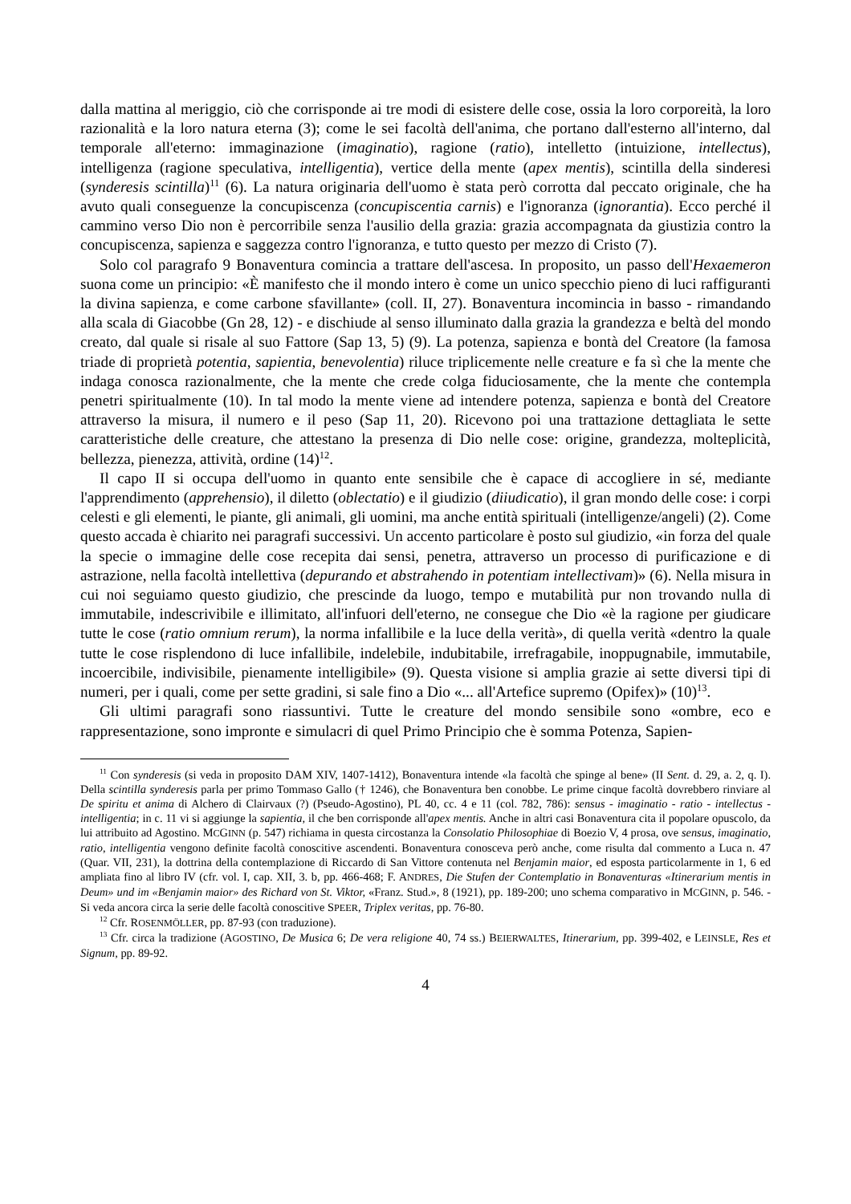dalla mattina al meriggio, ciò che corrisponde ai tre modi di esistere delle cose, ossia la loro corporeità, la loro razionalità e la loro natura eterna (3); come le sei facoltà dell'anima, che portano dall'esterno all'interno, dal temporale all'eterno: immaginazione (imaginatio), ragione (ratio), intelletto (intuizione, intellectus), intelligenza (ragione speculativa, intelligentia), vertice della mente (apex mentis), scintilla della sinderesi (synderesis scintilla)<sup>11</sup> (6). La natura originaria dell'uomo è stata però corrotta dal peccato originale, che ha avuto quali conseguenze la concupiscenza (concupiscentia carnis) e l'ignoranza (ignorantia). Ecco perché il cammino verso Dio non è percorribile senza l'ausilio della grazia: grazia accompagnata da giustizia contro la concupiscenza, sapienza e saggezza contro l'ignoranza, e tutto questo per mezzo di Cristo (7).
Solo col paragrafo 9 Bonaventura comincia a trattare dell'ascesa. In proposito, un passo dell'Hexaemeron suona come un principio: «È manifesto che il mondo intero è come un unico specchio pieno di luci raffiguranti la divina sapienza, e come carbone sfavillante» (coll. II, 27). Bonaventura incomincia in basso - rimandando alla scala di Giacobbe (Gn 28, 12) - e dischiude al senso illuminato dalla grazia la grandezza e beltà del mondo creato, dal quale si risale al suo Fattore (Sap 13, 5) (9). La potenza, sapienza e bontà del Creatore (la famosa triade di proprietà potentia, sapientia, benevolentia) riluce triplicemente nelle creature e fa sì che la mente che indaga conosca razionalmente, che la mente che crede colga fiduciosamente, che la mente che contempla penetri spiritualmente (10). In tal modo la mente viene ad intendere potenza, sapienza e bontà del Creatore attraverso la misura, il numero e il peso (Sap 11, 20). Ricevono poi una trattazione dettagliata le sette caratteristiche delle creature, che attestano la presenza di Dio nelle cose: origine, grandezza, molteplicità, bellezza, pienezza, attività, ordine (14)<sup>12</sup>.
Il capo II si occupa dell'uomo in quanto ente sensibile che è capace di accogliere in sé, mediante l'apprendimento (apprehensio), il diletto (oblectatio) e il giudizio (diiudicatio), il gran mondo delle cose: i corpi celesti e gli elementi, le piante, gli animali, gli uomini, ma anche entità spirituali (intelligenze/angeli) (2). Come questo accada è chiarito nei paragrafi successivi. Un accento particolare è posto sul giudizio, «in forza del quale la specie o immagine delle cose recepita dai sensi, penetra, attraverso un processo di purificazione e di astrazione, nella facoltà intellettiva (depurando et abstrahendo in potentiam intellectivam)» (6). Nella misura in cui noi seguiamo questo giudizio, che prescinde da luogo, tempo e mutabilità pur non trovando nulla di immutabile, indescrivibile e illimitato, all'infuori dell'eterno, ne consegue che Dio «è la ragione per giudicare tutte le cose (ratio omnium rerum), la norma infallibile e la luce della verità», di quella verità «dentro la quale tutte le cose risplendono di luce infallibile, indelebile, indubitabile, irrefragabile, inoppugnabile, immutabile, incoercibile, indivisibile, pienamente intelligibile» (9). Questa visione si amplia grazie ai sette diversi tipi di numeri, per i quali, come per sette gradini, si sale fino a Dio «... all'Artefice supremo (Opifex)» (10)<sup>13</sup>.
Gli ultimi paragrafi sono riassuntivi. Tutte le creature del mondo sensibile sono «ombre, eco e rappresentazione, sono impronte e simulacri di quel Primo Principio che è somma Potenza, Sapien-
<sup>11</sup> Con synderesis (si veda in proposito DAM XIV, 1407-1412), Bonaventura intende «la facoltà che spinge al bene» (II Sent. d. 29, a. 2, q. I). Della scintilla synderesis parla per primo Tommaso Gallo († 1246), che Bonaventura ben conobbe. Le prime cinque facoltà dovrebbero rinviare al De spiritu et anima di Alchero di Clairvaux (?) (Pseudo-Agostino), PL 40, cc. 4 e 11 (col. 782, 786): sensus - imaginatio - ratio - intellectus - intelligentia; in c. 11 vi si aggiunge la sapientia, il che ben corrisponde all'apex mentis. Anche in altri casi Bonaventura cita il popolare opuscolo, da lui attribuito ad Agostino. MCGINN (p. 547) richiama in questa circostanza la Consolatio Philosophiae di Boezio V, 4 prosa, ove sensus, imaginatio, ratio, intelligentia vengono definite facoltà conoscitive ascendenti. Bonaventura conosceva però anche, come risulta dal commento a Luca n. 47 (Quar. VII, 231), la dottrina della contemplazione di Riccardo di San Vittore contenuta nel Benjamin maior, ed esposta particolarmente in 1, 6 ed ampliata fino al libro IV (cfr. vol. I, cap. XII, 3. b, pp. 466-468; F. ANDRES, Die Stufen der Contemplatio in Bonaventuras «Itinerarium mentis in Deum» und im «Benjamin maior» des Richard von St. Viktor, «Franz. Stud.», 8 (1921), pp. 189-200; uno schema comparativo in MCGINN, p. 546. - Si veda ancora circa la serie delle facoltà conoscitive SPEER, Triplex veritas, pp. 76-80.
<sup>12</sup> Cfr. ROSENMÖLLER, pp. 87-93 (con traduzione).
<sup>13</sup> Cfr. circa la tradizione (AGOSTINO, De Musica 6; De vera religione 40, 74 ss.) BEIERWALTES, Itinerarium, pp. 399-402, e LEINSLE, Res et Signum, pp. 89-92.
4